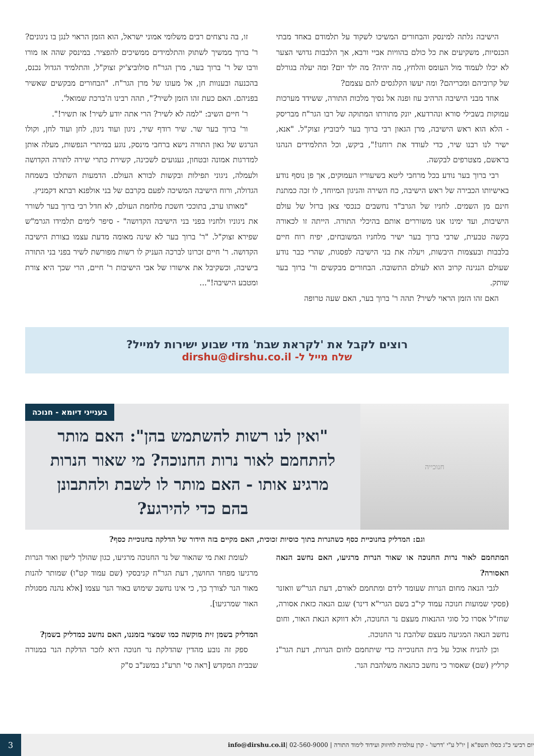הישיבה גלתה למינסק והבחורים המשיכו לשקוד על תלמודם באחד מבתי הכנסיות, משקיעים את כל כולם בהוויות אביי ורבא, אך הלבבות גדושי הצער לא יכלו לעמוד מול העומס והלחץ, מה יהיה? מה ילד יום? ומה יעלה בגורלם של קרוביהם ומכריהם? ומה יעשו הקלגסים להם עצמם?
אחד מבני הישיבה הרהיב עוז ופנה אל נסיך מלכות התורה, ששידד מערכות עמוקות בשבילי סורא ונהרדעא, יונק מתורתו המתוקה של רבו הגר"ח מבריסק - הלא הוא ראש הישיבה, מרן הגאון רבי ברוך בער ליבוביץ זצוק"ל. "אנא, ישיר לנו רבנו שיר, כדי לעודד את רוחנו!", ביקש, וכל התלמידים הנהנו בראשם, מצטרפים לבקשה.
רבי ברוך בער נודע בכל מרחבי ליטא בשיעוריו העמוקים, אך פן נוסף נודע באישיותו הכבירה של ראש הישיבה, כח השירה והניגון המיוחד, לו זכה כמתנת חינם מן השמים. לחניו של הגרב"ד נחשבים כנכסי צאן ברזל של עולם הישיבות, ועד ימינו אנו משוררים אותם בהיכלי התורה. הייתה זו לכאורה בקשה טבעית, שרבי ברוך בער ישיר מלחניו המשובחים, יפיח רוח חיים בלבבות ובעצמות היבשות, ויעלה את בני הישיבה לפסגות, שהרי כבר נודע שעולם הנגינה קרוב הוא לעולם התשובה. הבחורים מבקשים ור' ברוך בער שותק.
האם זהו הזמן הראוי לשיר? תהה ר' ברוך בער, האם שעה טרופה
זו, בה נרצחים רבים משלומי אמוני ישראל, הוא הזמן הראוי לנגן בו ניגונים? ר' ברוך ממשיך לשתוק והתלמידים ממשיכים להפציר. במינסק שהה אז מורו ורבו של ר' ברוך בער, מרן הגר"ח סולוביצ'יק זצוק"ל, והתלמיד הגדול נכנס, בהכנעה ובענוות חן, אל מעונו של מרן הגר"ח. "הבחורים מבקשים שאשיר בפניהם. האם כעת זהו הזמן לשיר?", תהה רבינו ה'ברכת שמואל'.
ר' חיים השיב: "למה לא לשיר? הרי אתה יודע לשיר! אז תשיר!".
ור' ברוך בער שר. שיר רודף שיר, ניגון ועוד ניגון, לחן ועוד לחן, וקולו הנרגש של גאון התורה נישא ברחבי מינסק, נוגע במיתרי הנפשות, מעלה אותן למדרגות אמונה ובטחון, געגועים לשכינה, קשירת כתרי שירה לתורה הקדושה ולעמלה, ניגוני תפילות ובקשות לבורא העולם. הדמעות השתלבו בשמחה הגדולה, ורוח הישיבה המשיכה לפעם בקרבם של בני אולפנא רבתא דקמניץ.
"מאותו ערב, בתוככי חשכת מלחמת העולם, לא חדל רבי ברוך בער לשורר את ניגוניו ולחניו בפני בני הישיבה הקדושה" - סיפר לימים תלמידו הגרמ"ש שפירא זצוק"ל. "ר' ברוך בער לא שינה מאומה מדעת עצמו בצורת הישיבה הקדושה. ר' חיים זכרונו לברכה העניק לו רשות מפורשת לשיר בפני בני התורה בישיבה, וכשקיבל את אישורו של אבי הישיבות ר' חיים, הרי שכך היא צורת ומטבע הישיבה!"...
רוצים לקבל את 'לקראת שבת' מדי שבוע ישירות למייל?
שלח מייל ל- dirshu@dirshu.co.il
חנוכייה
בענייני דיומא - חנוכה
"ואין לנו רשות להשתמש בהן": האם מותר להתחמם לאור נרות החנוכה? מי שאור הנרות מרגיע אותו - האם מותר לו לשבת ולהתבונן בהם כדי להירגע?
וגם: המדליק בחנוכיית כסף כשהנרות בתוך כוסיות זכוכית, האם מקיים בזה הידור של הדלקה בחנוכיית כסף?
המתחמם לאור נרות החנוכה או שאור הנרות מרגיעו, האם נחשב הנאה האסורה?
לגבי הנאה מחום הנרות שעומד לידם ומתחמם לאורם, דעת הגר"ש וואזנר (פסקי שמועות חנוכה עמוד קי"ב בשם הגרי"א דינר) שגם הנאה כזאת אסורה, שחז"ל אסרו כל סוגי ההנאות מעצם נר החנוכה, ולא דווקא הנאת האור, וחום נחשב הנאה המגיעה מעצם שלהבת נר החנוכה.
וכן להניח אוכל על בית החנוכייה כדי שיתחמם לחום הנרות, דעת הגר"נ קרליץ (שם) שאסור כי נחשב כהנאה משלהבת הנר.
לעומת זאת מי שהאור של נר החנוכה מרגיעו, כגון שהולך לישון ואור הנרות מרגיעו מפחד החושך, דעת הגר"ח קניבסקי (שם עמוד קט"ו) שמותר להנות מאור הנר לצורך כך, כי אינו נחשב שימוש באור הנר עצמו [אלא נהנה מסגולת האור שמרגיעו].
המדליק בשמן זית מוקשה כמו שמצוי בזמננו, האם נחשב כמדליק בשמן?
ספק זה נובע מהדין שהדלקת נר חנוכה היא לזכר הדלקת הנר במנורה שבבית המקדש [ראה סי' תרע"ג במשנ"ב ס"ק
יום רביעי כ"ג כסלו תשפ"א | יו"ל ע"י 'דרשו' - קרן עולמית לחיזוק ועידוד לימוד התורה | 02-560-9000 | info@dirshu.co.il
3